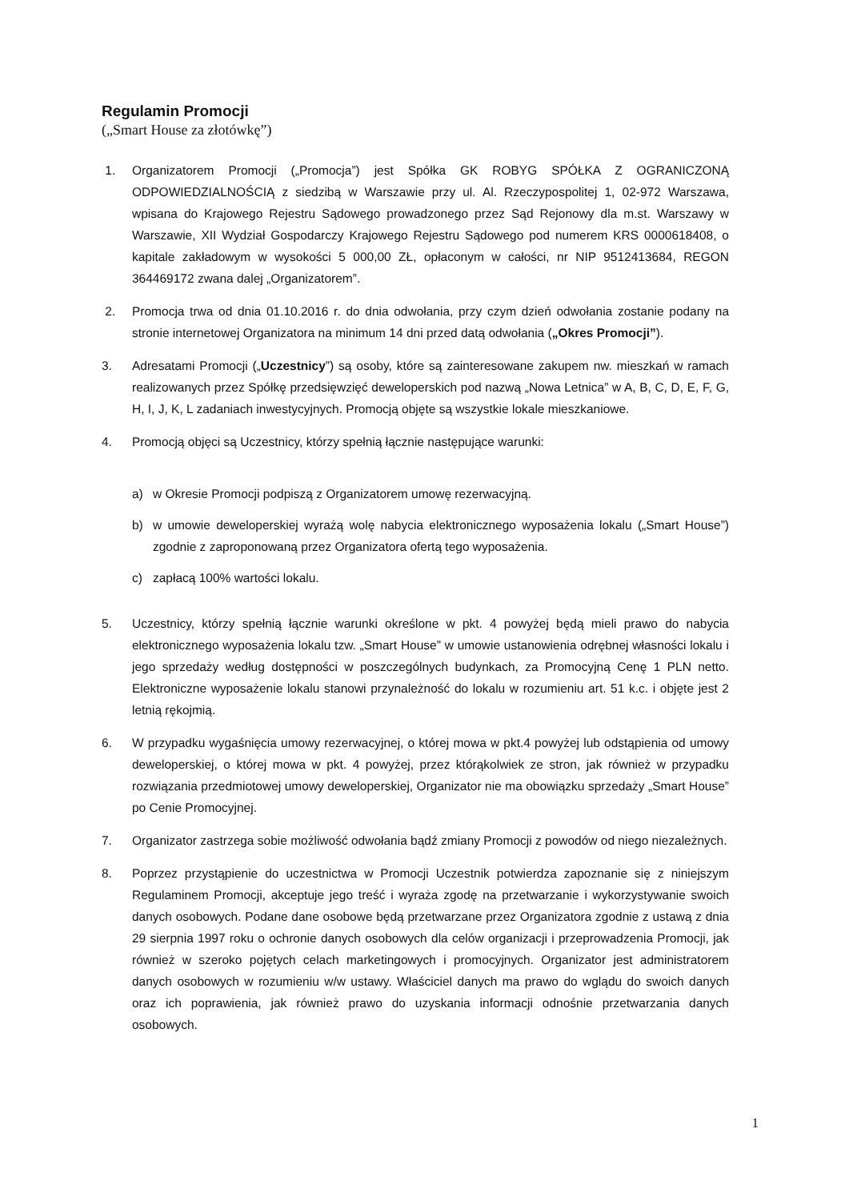Regulamin Promocji
(„Smart House za złotówkę”)
1. Organizatorem Promocji („Promocja”) jest Spółka GK ROBYG SPÓŁKA Z OGRANICZONĄ ODPOWIEDZIALNOŚCIĄ z siedzibą w Warszawie przy ul. Al. Rzeczypospolitej 1, 02-972 Warszawa, wpisana do Krajowego Rejestru Sądowego prowadzonego przez Sąd Rejonowy dla m.st. Warszawy w Warszawie, XII Wydział Gospodarczy Krajowego Rejestru Sądowego pod numerem KRS 0000618408, o kapitale zakładowym w wysokości 5 000,00 ZŁ, opłaconym w całości, nr NIP 9512413684, REGON 364469172 zwana dalej „Organizatorem”.
2. Promocja trwa od dnia 01.10.2016 r. do dnia odwołania, przy czym dzień odwołania zostanie podany na stronie internetowej Organizatora na minimum 14 dni przed datą odwołania („Okres Promocji”).
3. Adresatami Promocji („Uczestnicy”) są osoby, które są zainteresowane zakupem nw. mieszkań w ramach realizowanych przez Spółkę przedsięwzięć deweloperskich pod nazwą „Nowa Letnica” w A, B, C, D, E, F, G, H, I, J, K, L zadaniach inwestycyjnych. Promocją objęte są wszystkie lokale mieszkaniowe.
4. Promocją objęci są Uczestnicy, którzy spełnią łącznie następujące warunki:
a) w Okresie Promocji podpiszą z Organizatorem umowę rezerwacyjną.
b) w umowie deweloperskiej wyrażą wolę nabycia elektronicznego wyposażenia lokalu („Smart House”) zgodnie z zaproponowaną przez Organizatora ofertą tego wyposażenia.
c) zapłacą 100% wartości lokalu.
5. Uczestnicy, którzy spełnią łącznie warunki określone w pkt. 4 powyżej będą mieli prawo do nabycia elektronicznego wyposażenia lokalu tzw. „Smart House” w umowie ustanowienia odrębnej własności lokalu i jego sprzedaży według dostępności w poszczególnych budynkach, za Promocyjną Cenę 1 PLN netto. Elektroniczne wyposażenie lokalu stanowi przynależność do lokalu w rozumieniu art. 51 k.c. i objęte jest 2 letnią rękojmią.
6. W przypadku wygaśnięcia umowy rezerwacyjnej, o której mowa w pkt.4 powyżej lub odstąpienia od umowy deweloperskiej, o której mowa w pkt. 4 powyżej, przez którąkolwiek ze stron, jak również w przypadku rozwiązania przedmiotowej umowy deweloperskiej, Organizator nie ma obowiązku sprzedaży „Smart House” po Cenie Promocyjnej.
7. Organizator zastrzega sobie możliwość odwołania bądź zmiany Promocji z powodów od niego niezależnych.
8. Poprzez przystąpienie do uczestnictwa w Promocji Uczestnik potwierdza zapoznanie się z niniejszym Regulaminem Promocji, akceptuje jego treść i wyraża zgodę na przetwarzanie i wykorzystywanie swoich danych osobowych. Podane dane osobowe będą przetwarzane przez Organizatora zgodnie z ustawą z dnia 29 sierpnia 1997 roku o ochronie danych osobowych dla celów organizacji i przeprowadzenia Promocji, jak również w szeroko pojętych celach marketingowych i promocyjnych. Organizator jest administratorem danych osobowych w rozumieniu w/w ustawy. Właściciel danych ma prawo do wglądu do swoich danych oraz ich poprawienia, jak również prawo do uzyskania informacji odnośnie przetwarzania danych osobowych.
1